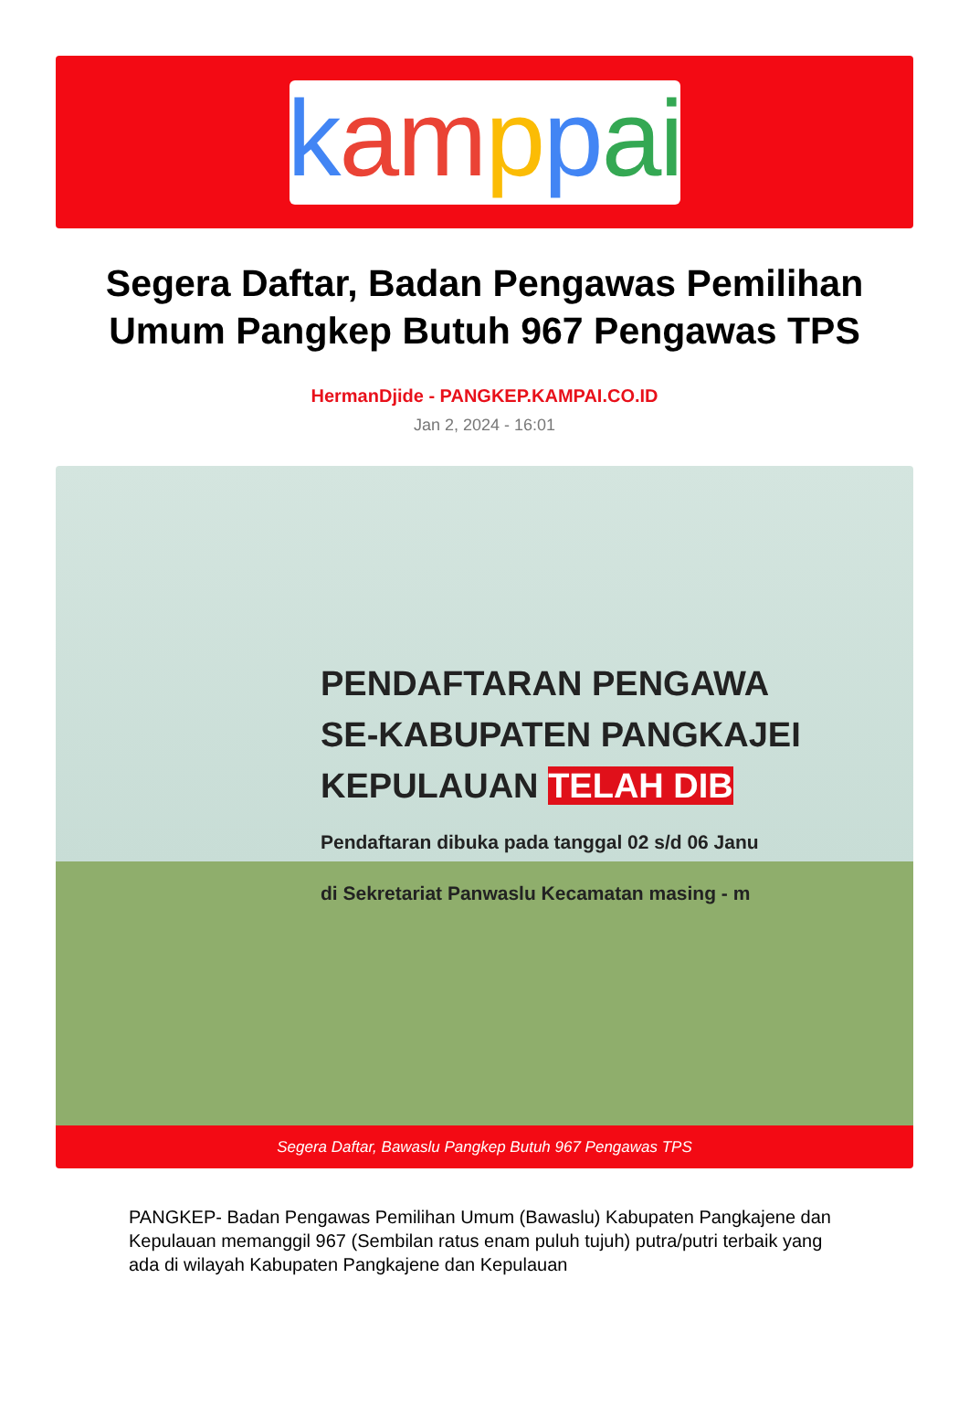kampp ai
Segera Daftar, Badan Pengawas Pemilihan Umum Pangkep Butuh 967 Pengawas TPS
HermanDjide - PANGKEP.KAMPAI.CO.ID
Jan 2, 2024 - 16:01
PENDAFTARAN PENGAWA
SE-KABUPATEN PANGKAJEI
KEPULAUAN TELAH DIB
Pendaftaran dibuka pada tanggal 02 s/d 06 Janu
di Sekretariat Panwaslu Kecamatan masing - m
Segera Daftar, Bawaslu Pangkep Butuh 967 Pengawas TPS
PANGKEP- Badan Pengawas Pemilihan Umum (Bawaslu) Kabupaten Pangkajene dan Kepulauan memanggil 967 (Sembilan ratus enam puluh tujuh) putra/putri terbaik yang ada di wilayah Kabupaten Pangkajene dan Kepulauan